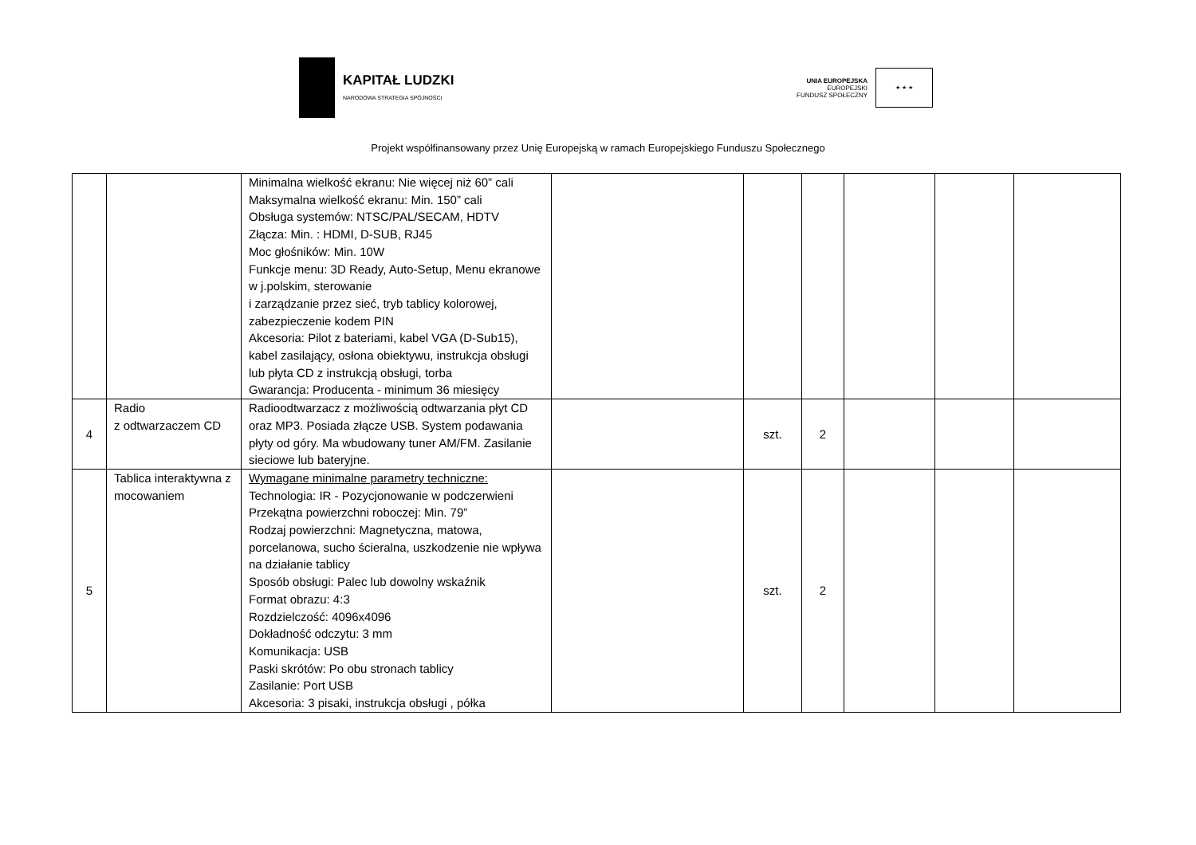KAPITAŁ LUDZKI
NARODOWA STRATEGIA SPÓJNOŚCI
UNIA EUROPEJSKA
EUROPEJSKI
FUNDUSZ SPOŁECZNY
★ ★ ★
Projekt współfinansowany przez Unię Europejską w ramach Europejskiego Funduszu Społecznego
| | | Minimalna wielkość ekranu: Nie więcej niż 60” cali Maksymalna wielkość ekranu: Min. 150” cali Obsługa systemów: NTSC/PAL/SECAM, HDTV Złącza: Min. : HDMI, D-SUB, RJ45 Moc głośników: Min. 10W Funkcje menu: 3D Ready, Auto-Setup, Menu ekranowe w j.polskim, sterowanie i zarządzanie przez sieć, tryb tablicy kolorowej, zabezpieczenie kodem PIN Akcesoria: Pilot z bateriami, kabel VGA (D-Sub15), kabel zasilający, osłona obiektywu, instrukcja obsługi lub płyta CD z instrukcją obsługi, torba Gwarancja: Producenta - minimum 36 miesięcy | | | | | | |
| 4 | Radio z odtwarzaczem CD | Radioodtwarzacz z możliwością odtwarzania płyt CD oraz MP3. Posiada złącze USB. System podawania płyty od góry. Ma wbudowany tuner AM/FM. Zasilanie sieciowe lub bateryjne. | | szt. | 2 | | | |
| 5 | Tablica interaktywna z mocowaniem | Wymagane minimalne parametry techniczne: Technologia: IR - Pozycjonowanie w podczerwieni Przekątna powierzchni roboczej: Min. 79” Rodzaj powierzchni: Magnetyczna, matowa, porcelanowa, sucho ścieralna, uszkodzenie nie wpływa na działanie tablicy Sposób obsługi: Palec lub dowolny wskaźnik Format obrazu: 4:3 Rozdzielczość: 4096x4096 Dokładność odczytu: 3 mm Komunikacja: USB Paski skrótów: Po obu stronach tablicy Zasilanie: Port USB Akcesoria: 3 pisaki, instrukcja obsługi , półka | | szt. | 2 | | | |